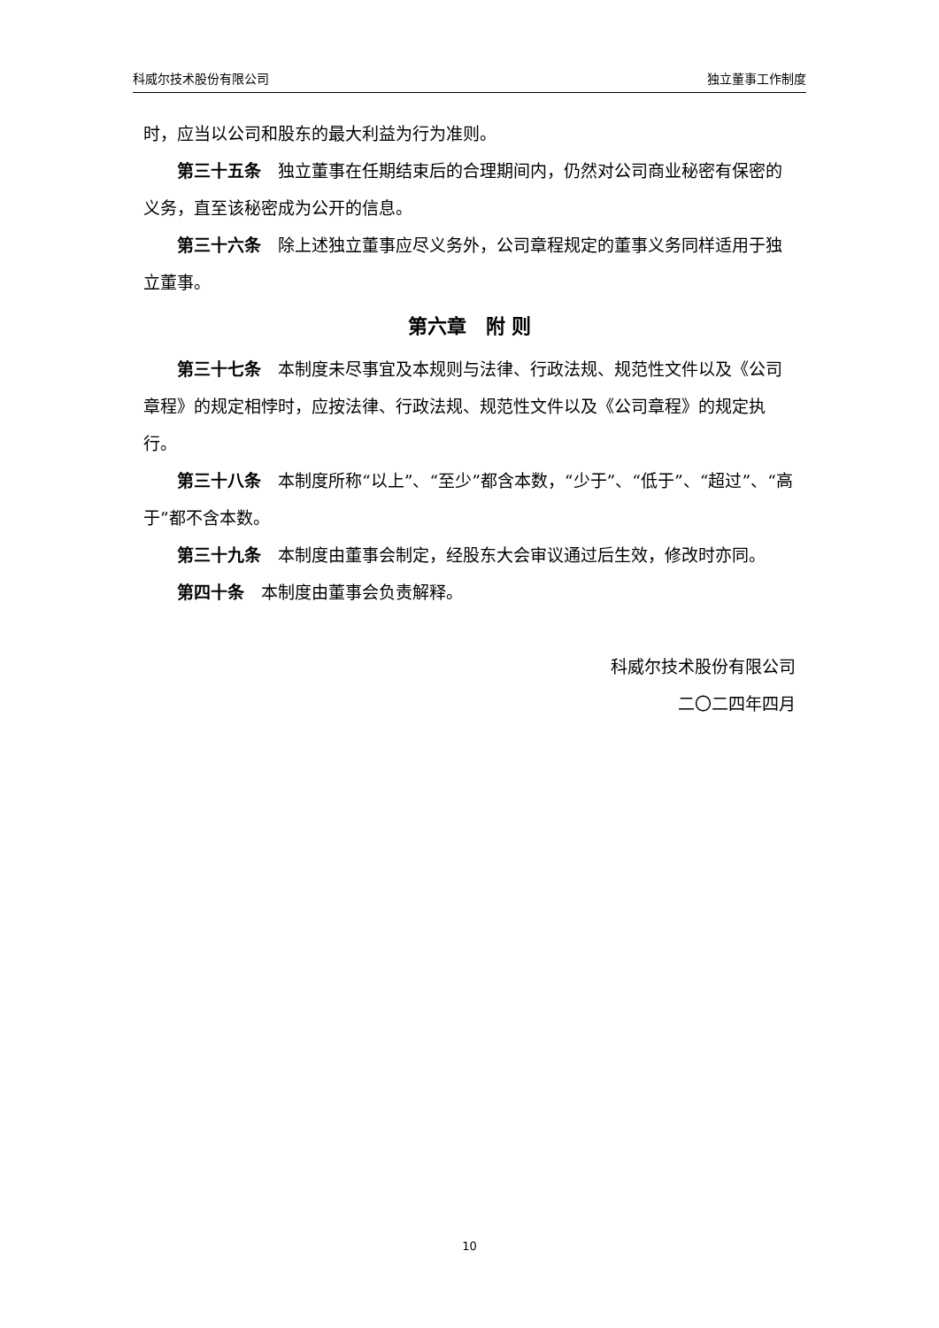科威尔技术股份有限公司 独立董事工作制度
时，应当以公司和股东的最大利益为行为准则。
第三十五条　独立董事在任期结束后的合理期间内，仍然对公司商业秘密有保密的义务，直至该秘密成为公开的信息。
第三十六条　除上述独立董事应尽义务外，公司章程规定的董事义务同样适用于独立董事。
第六章　附 则
第三十七条　本制度未尽事宜及本规则与法律、行政法规、规范性文件以及《公司章程》的规定相悖时，应按法律、行政法规、规范性文件以及《公司章程》的规定执行。
第三十八条　本制度所称“以上”、“至少”都含本数，“少于”、“低于”、“超过”、“高于”都不含本数。
第三十九条　本制度由董事会制定，经股东大会审议通过后生效，修改时亦同。
第四十条　本制度由董事会负责解释。
科威尔技术股份有限公司
二〇二四年四月
10